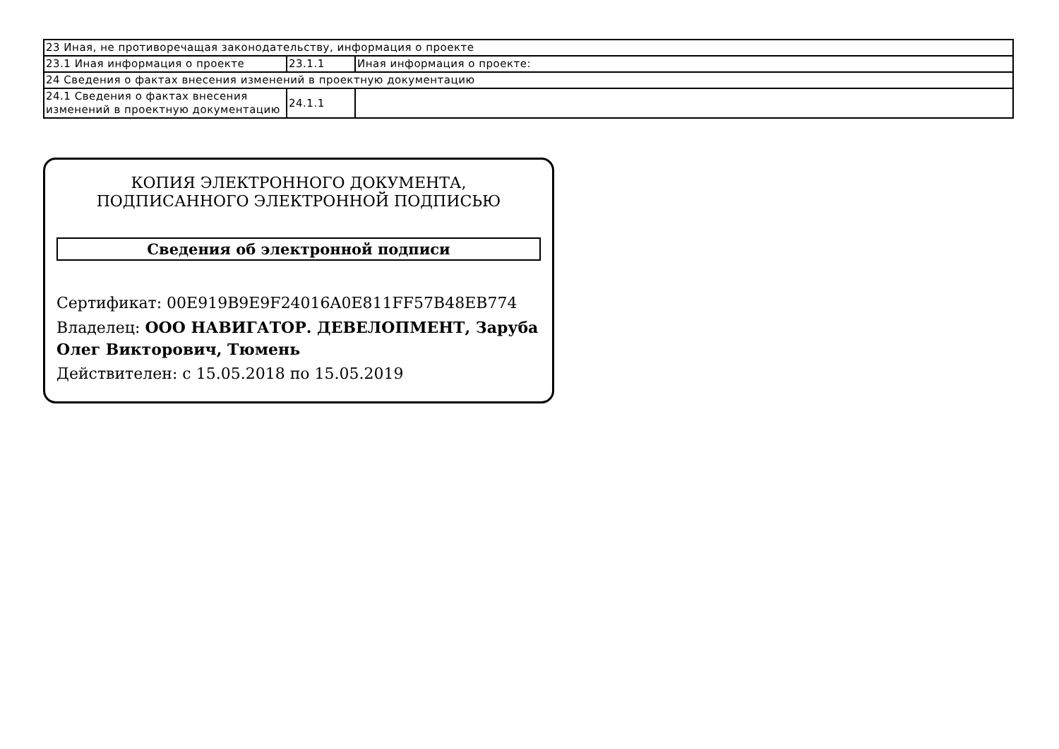| 23 Иная, не противоречащая законодательству, информация о проекте | | |
| 23.1 Иная информация о проекте | 23.1.1 | Иная информация о проекте: |
| 24 Сведения о фактах внесения изменений в проектную документацию | | |
| 24.1 Сведения о фактах внесения изменений в проектную документацию | 24.1.1 | |
КОПИЯ ЭЛЕКТРОННОГО ДОКУМЕНТА,
ПОДПИСАННОГО ЭЛЕКТРОННОЙ ПОДПИСЬЮ
Сведения об электронной подписи
Сертификат: 00E919B9E9F24016A0E811FF57B48EB774
Владелец: ООО НАВИГАТОР. ДЕВЕЛОПМЕНТ, Заруба Олег Викторович, Тюмень
Действителен: с 15.05.2018 по 15.05.2019